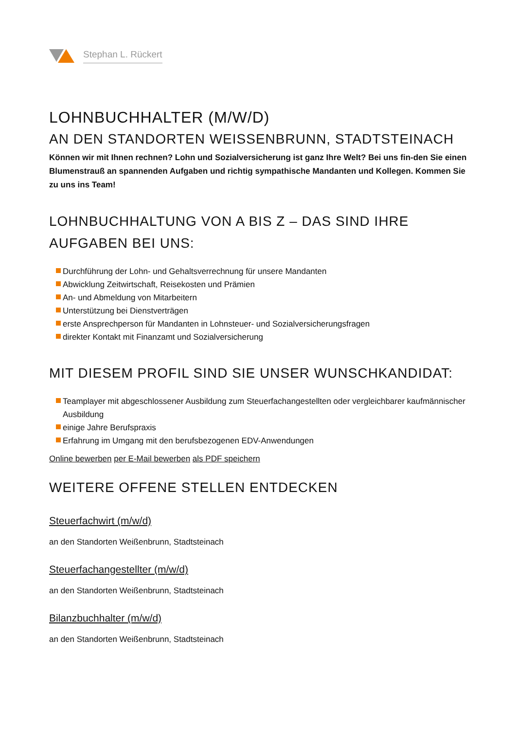Stephan L. Rückert
LOHNBUCHHALTER (M/W/D)
AN DEN STANDORTEN WEISSENBRUNN, STADTSTEINACH
Können wir mit Ihnen rechnen? Lohn und Sozialversicherung ist ganz Ihre Welt? Bei uns fin-den Sie einen Blumenstrauß an spannenden Aufgaben und richtig sympathische Mandanten und Kollegen. Kommen Sie zu uns ins Team!
LOHNBUCHHALTUNG VON A BIS Z – DAS SIND IHRE AUFGABEN BEI UNS:
Durchführung der Lohn- und Gehaltsverrechnung für unsere Mandanten
Abwicklung Zeitwirtschaft, Reisekosten und Prämien
An- und Abmeldung von Mitarbeitern
Unterstützung bei Dienstverträgen
erste Ansprechperson für Mandanten in Lohnsteuer- und Sozialversicherungsfragen
direkter Kontakt mit Finanzamt und Sozialversicherung
MIT DIESEM PROFIL SIND SIE UNSER WUNSCHKANDIDAT:
Teamplayer mit abgeschlossener Ausbildung zum Steuerfachangestellten oder vergleichbarer kaufmännischer Ausbildung
einige Jahre Berufspraxis
Erfahrung im Umgang mit den berufsbezogenen EDV-Anwendungen
Online bewerben per E-Mail bewerben als PDF speichern
WEITERE OFFENE STELLEN ENTDECKEN
Steuerfachwirt (m/w/d)
an den Standorten Weißenbrunn, Stadtsteinach
Steuerfachangestellter (m/w/d)
an den Standorten Weißenbrunn, Stadtsteinach
Bilanzbuchhalter (m/w/d)
an den Standorten Weißenbrunn, Stadtsteinach